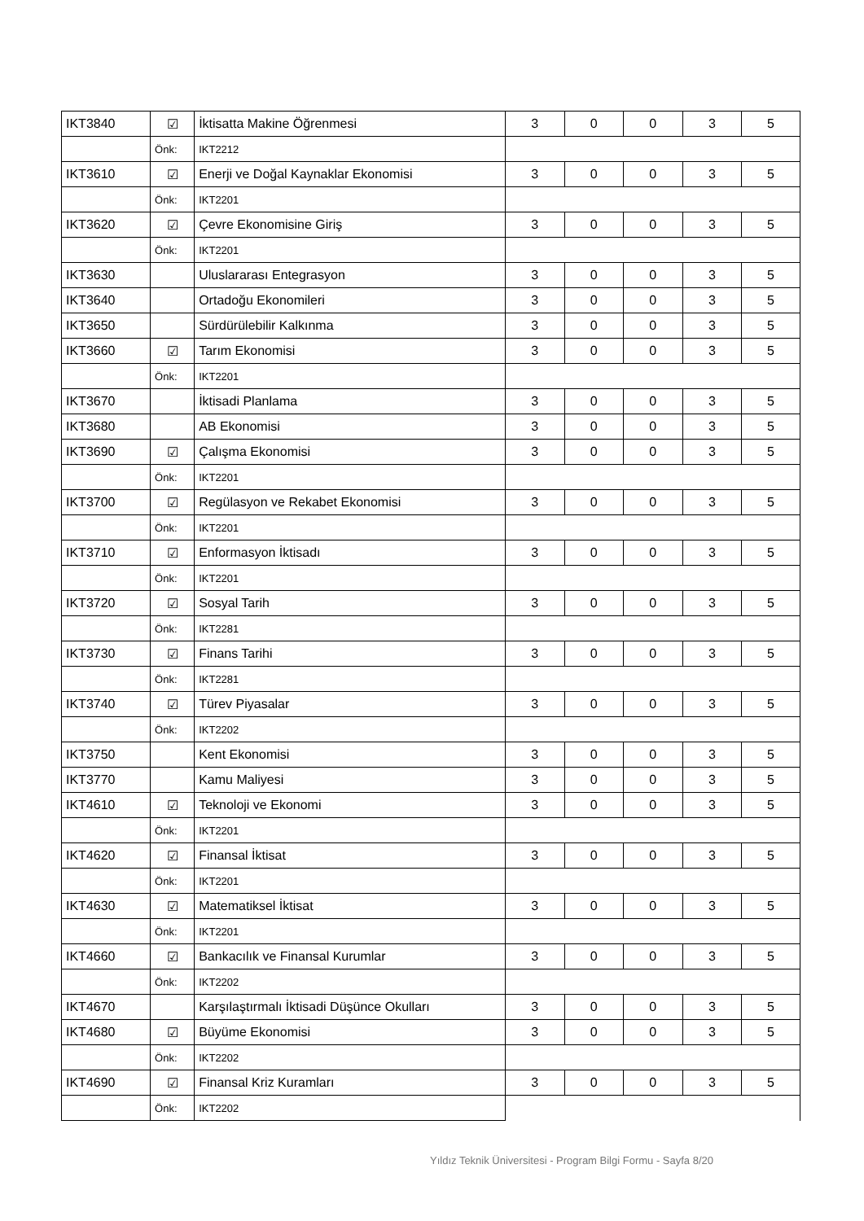| IKT3840 | ☑ | İktisatta Makine Öğrenmesi | 3 | 0 | 0 | 3 | 5 |
| | Önk: | IKT2212 | | | | | |
| IKT3610 | ☑ | Enerji ve Doğal Kaynaklar Ekonomisi | 3 | 0 | 0 | 3 | 5 |
| | Önk: | IKT2201 | | | | | |
| IKT3620 | ☑ | Çevre Ekonomisine Giriş | 3 | 0 | 0 | 3 | 5 |
| | Önk: | IKT2201 | | | | | |
| IKT3630 | | Uluslararası Entegrasyon | 3 | 0 | 0 | 3 | 5 |
| IKT3640 | | Ortadoğu Ekonomileri | 3 | 0 | 0 | 3 | 5 |
| IKT3650 | | Sürdürülebilir Kalkınma | 3 | 0 | 0 | 3 | 5 |
| IKT3660 | ☑ | Tarım Ekonomisi | 3 | 0 | 0 | 3 | 5 |
| | Önk: | IKT2201 | | | | | |
| IKT3670 | | İktisadi Planlama | 3 | 0 | 0 | 3 | 5 |
| IKT3680 | | AB Ekonomisi | 3 | 0 | 0 | 3 | 5 |
| IKT3690 | ☑ | Çalışma Ekonomisi | 3 | 0 | 0 | 3 | 5 |
| | Önk: | IKT2201 | | | | | |
| IKT3700 | ☑ | Regülasyon ve Rekabet Ekonomisi | 3 | 0 | 0 | 3 | 5 |
| | Önk: | IKT2201 | | | | | |
| IKT3710 | ☑ | Enformasyon İktisadı | 3 | 0 | 0 | 3 | 5 |
| | Önk: | IKT2201 | | | | | |
| IKT3720 | ☑ | Sosyal Tarih | 3 | 0 | 0 | 3 | 5 |
| | Önk: | IKT2281 | | | | | |
| IKT3730 | ☑ | Finans Tarihi | 3 | 0 | 0 | 3 | 5 |
| | Önk: | IKT2281 | | | | | |
| IKT3740 | ☑ | Türev Piyasalar | 3 | 0 | 0 | 3 | 5 |
| | Önk: | IKT2202 | | | | | |
| IKT3750 | | Kent Ekonomisi | 3 | 0 | 0 | 3 | 5 |
| IKT3770 | | Kamu Maliyesi | 3 | 0 | 0 | 3 | 5 |
| IKT4610 | ☑ | Teknoloji ve Ekonomi | 3 | 0 | 0 | 3 | 5 |
| | Önk: | IKT2201 | | | | | |
| IKT4620 | ☑ | Finansal İktisat | 3 | 0 | 0 | 3 | 5 |
| | Önk: | IKT2201 | | | | | |
| IKT4630 | ☑ | Matematiksel İktisat | 3 | 0 | 0 | 3 | 5 |
| | Önk: | IKT2201 | | | | | |
| IKT4660 | ☑ | Bankacılık ve Finansal Kurumlar | 3 | 0 | 0 | 3 | 5 |
| | Önk: | IKT2202 | | | | | |
| IKT4670 | | Karşılaştırmalı İktisadi Düşünce Okulları | 3 | 0 | 0 | 3 | 5 |
| IKT4680 | ☑ | Büyüme Ekonomisi | 3 | 0 | 0 | 3 | 5 |
| | Önk: | IKT2202 | | | | | |
| IKT4690 | ☑ | Finansal Kriz Kuramları | 3 | 0 | 0 | 3 | 5 |
| | Önk: | IKT2202 | | | | | |
Yıldız Teknik Üniversitesi - Program Bilgi Formu - Sayfa 8/20